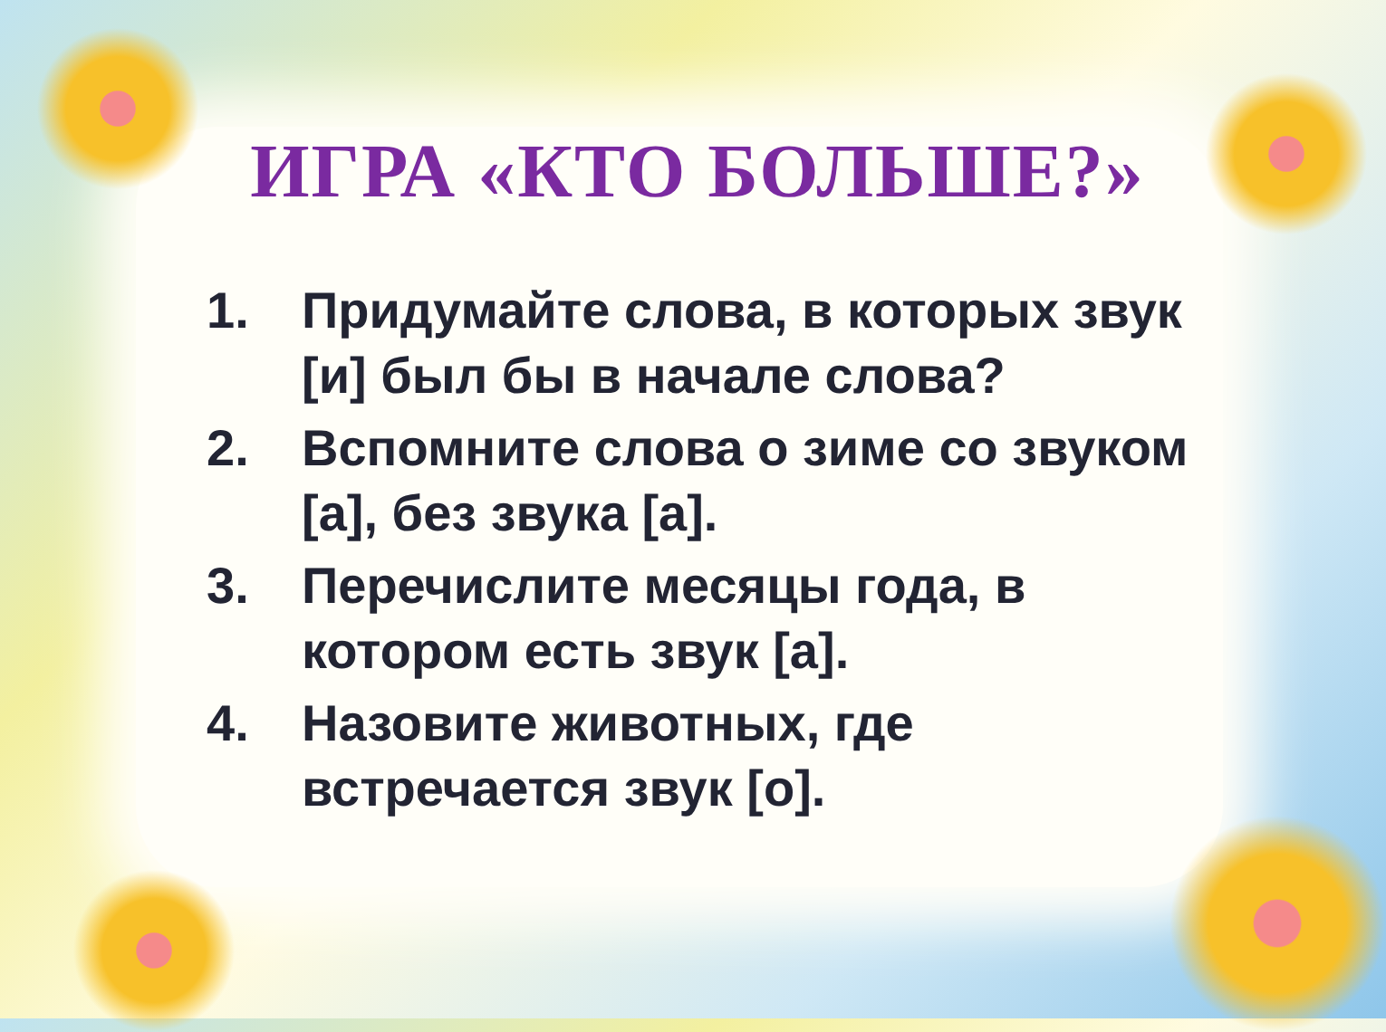ИГРА «КТО БОЛЬШЕ?»
1. Придумайте слова, в которых звук [и] был бы в начале слова?
2. Вспомните слова о зиме со звуком [а], без звука [а].
3. Перечислите месяцы года, в котором есть звук [а].
4. Назовите животных, где встречается звук [о].